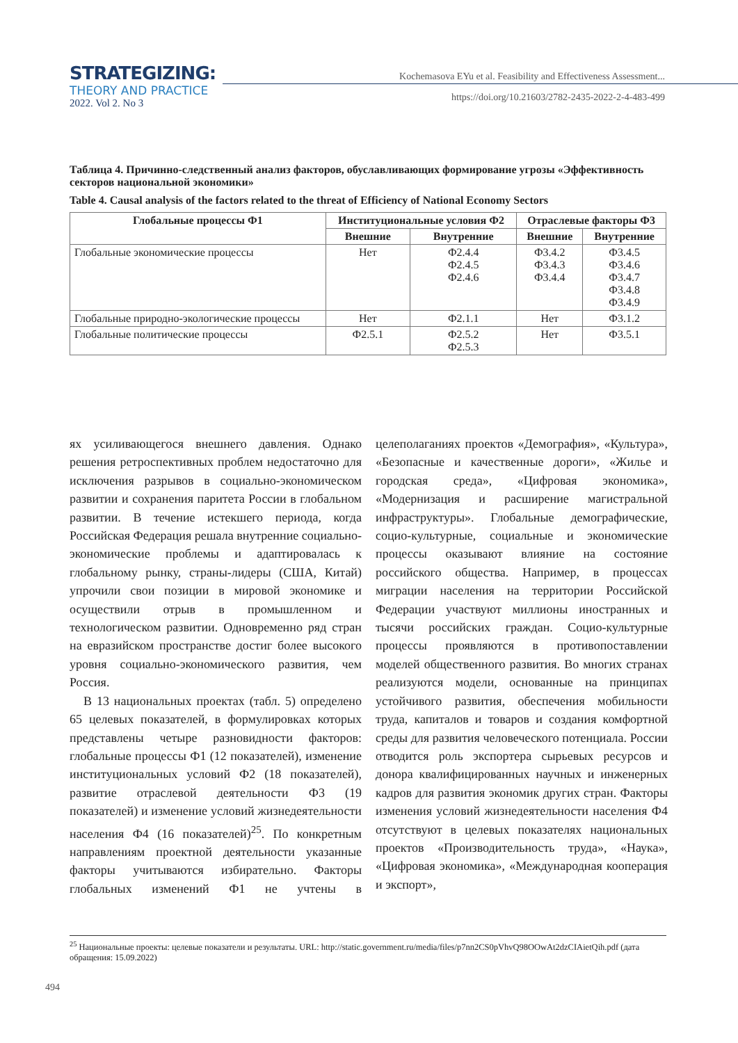STRATEGIZING:
THEORY AND PRACTICE
2022. Vol 2. No 3
Kochemasova EYu et al. Feasibility and Effectiveness Assessment...
https://doi.org/10.21603/2782-2435-2022-2-4-483-499
Таблица 4. Причинно-следственный анализ факторов, обуславливающих формирование угрозы «Эффективность секторов национальной экономики»
Table 4. Causal analysis of the factors related to the threat of Efficiency of National Economy Sectors
| Глобальные процессы Ф1 | Институциональные условия Ф2 | | Отраслевые факторы Ф3 | |
| --- | --- | --- | --- | --- |
| | Внешние | Внутренние | Внешние | Внутренние |
| Глобальные экономические процессы | Нет | Ф2.4.4 Ф2.4.5 Ф2.4.6 | Ф3.4.2 Ф3.4.3 Ф3.4.4 | Ф3.4.5 Ф3.4.6 Ф3.4.7 Ф3.4.8 Ф3.4.9 |
| Глобальные природно-экологические процессы | Нет | Ф2.1.1 | Нет | Ф3.1.2 |
| Глобальные политические процессы | Ф2.5.1 | Ф2.5.2 Ф2.5.3 | Нет | Ф3.5.1 |
ях усиливающегося внешнего давления. Однако решения ретроспективных проблем недостаточно для исключения разрывов в социально-экономическом развитии и сохранения паритета России в глобальном развитии. В течение истекшего периода, когда Российская Федерация решала внутренние социально-экономические проблемы и адаптировалась к глобальному рынку, страны-лидеры (США, Китай) упрочили свои позиции в мировой экономике и осуществили отрыв в промышленном и технологическом развитии. Одновременно ряд стран на евразийском пространстве достиг более высокого уровня социально-экономического развития, чем Россия.
В 13 национальных проектах (табл. 5) определено 65 целевых показателей, в формулировках которых представлены четыре разновидности факторов: глобальные процессы Ф1 (12 показателей), изменение институциональных условий Ф2 (18 показателей), развитие отраслевой деятельности Ф3 (19 показателей) и изменение условий жизнедеятельности населения Ф4 (16 показателей)<sup>25</sup>. По конкретным направлениям проектной деятельности указанные факторы учитываются избирательно. Факторы глобальных изменений Ф1 не учтены в целеполаганиях проектов «Демография», «Культура», «Безопасные и качественные дороги», «Жилье и городская среда», «Цифровая экономика», «Модернизация и расширение магистральной инфраструктуры». Глобальные демографические, социо-культурные, социальные и экономические процессы оказывают влияние на состояние российского общества. Например, в процессах миграции населения на территории Российской Федерации участвуют миллионы иностранных и тысячи российских граждан. Социо-культурные процессы проявляются в противопоставлении моделей общественного развития. Во многих странах реализуются модели, основанные на принципах устойчивого развития, обеспечения мобильности труда, капиталов и товаров и создания комфортной среды для развития человеческого потенциала. России отводится роль экспортера сырьевых ресурсов и донора квалифицированных научных и инженерных кадров для развития экономик других стран. Факторы изменения условий жизнедеятельности населения Ф4 отсутствуют в целевых показателях национальных проектов «Производительность труда», «Наука», «Цифровая экономика», «Международная кооперация и экспорт»,
<sup>25</sup> Национальные проекты: целевые показатели и результаты. URL: http://static.government.ru/media/files/p7nn2CS0pVhvQ98OOwAt2dzCIAietQih.pdf (дата обращения: 15.09.2022)
494